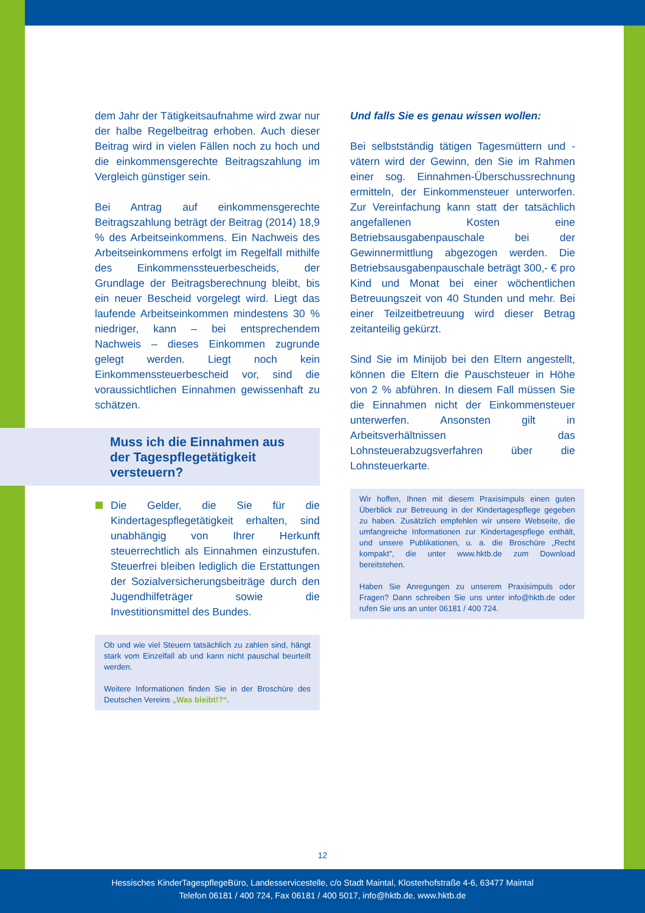dem Jahr der Tätigkeitsaufnahme wird zwar nur der halbe Regelbeitrag erhoben. Auch dieser Beitrag wird in vielen Fällen noch zu hoch und die einkommensgerechte Beitragszahlung im Vergleich günstiger sein.
Bei Antrag auf einkommensgerechte Beitragszahlung beträgt der Beitrag (2014) 18,9 % des Arbeitseinkommens. Ein Nachweis des Arbeitseinkommens erfolgt im Regelfall mithilfe des Einkommenssteuerbescheids, der Grundlage der Beitragsberechnung bleibt, bis ein neuer Bescheid vorgelegt wird. Liegt das laufende Arbeitseinkommen mindestens 30 % niedriger, kann – bei entsprechendem Nachweis – dieses Einkommen zugrunde gelegt werden. Liegt noch kein Einkommenssteuerbescheid vor, sind die voraussichtlichen Einnahmen gewissenhaft zu schätzen.
Muss ich die Einnahmen aus der Tagespflegetätigkeit versteuern?
Die Gelder, die Sie für die Kindertagespflegetätigkeit erhalten, sind unabhängig von Ihrer Herkunft steuerrechtlich als Einnahmen einzustufen. Steuerfrei bleiben lediglich die Erstattungen der Sozialversicherungsbeiträge durch den Jugendhilfeträger sowie die Investitionsmittel des Bundes.
Ob und wie viel Steuern tatsächlich zu zahlen sind, hängt stark vom Einzelfall ab und kann nicht pauschal beurteilt werden.
Weitere Informationen finden Sie in der Broschüre des Deutschen Vereins „Was bleibt!?“.
Und falls Sie es genau wissen wollen:
Bei selbstständig tätigen Tagesmüttern und -vätern wird der Gewinn, den Sie im Rahmen einer sog. Einnahmen-Überschussrechnung ermitteln, der Einkommensteuer unterworfen. Zur Vereinfachung kann statt der tatsächlich angefallenen Kosten eine Betriebsausgabenpauschale bei der Gewinnermittlung abgezogen werden. Die Betriebsausgabenpauschale beträgt 300,- € pro Kind und Monat bei einer wöchentlichen Betreuungszeit von 40 Stunden und mehr. Bei einer Teilzeitbetreuung wird dieser Betrag zeitanteilig gekürzt.
Sind Sie im Minijob bei den Eltern angestellt, können die Eltern die Pauschsteuer in Höhe von 2 % abführen. In diesem Fall müssen Sie die Einnahmen nicht der Einkommensteuer unterwerfen. Ansonsten gilt in Arbeitsverhältnissen das Lohnsteuerabzugsverfahren über die Lohnsteuerkarte.
Wir hoffen, Ihnen mit diesem Praxisimpuls einen guten Überblick zur Betreuung in der Kindertagespflege gegeben zu haben. Zusätzlich empfehlen wir unsere Webseite, die umfangreiche Informationen zur Kindertagespflege enthält, und unsere Publikationen, u. a. die Broschüre „Recht kompakt", die unter www.hktb.de zum Download bereitstehen.
Haben Sie Anregungen zu unserem Praxisimpuls oder Fragen? Dann schreiben Sie uns unter info@hktb.de oder rufen Sie uns an unter 06181 / 400 724.
12
Hessisches KinderTagespflegeBüro, Landesservicestelle, c/o Stadt Maintal, Klosterhofstraße 4-6, 63477 Maintal
Telefon 06181 / 400 724, Fax 06181 / 400 5017, info@hktb.de, www.hktb.de